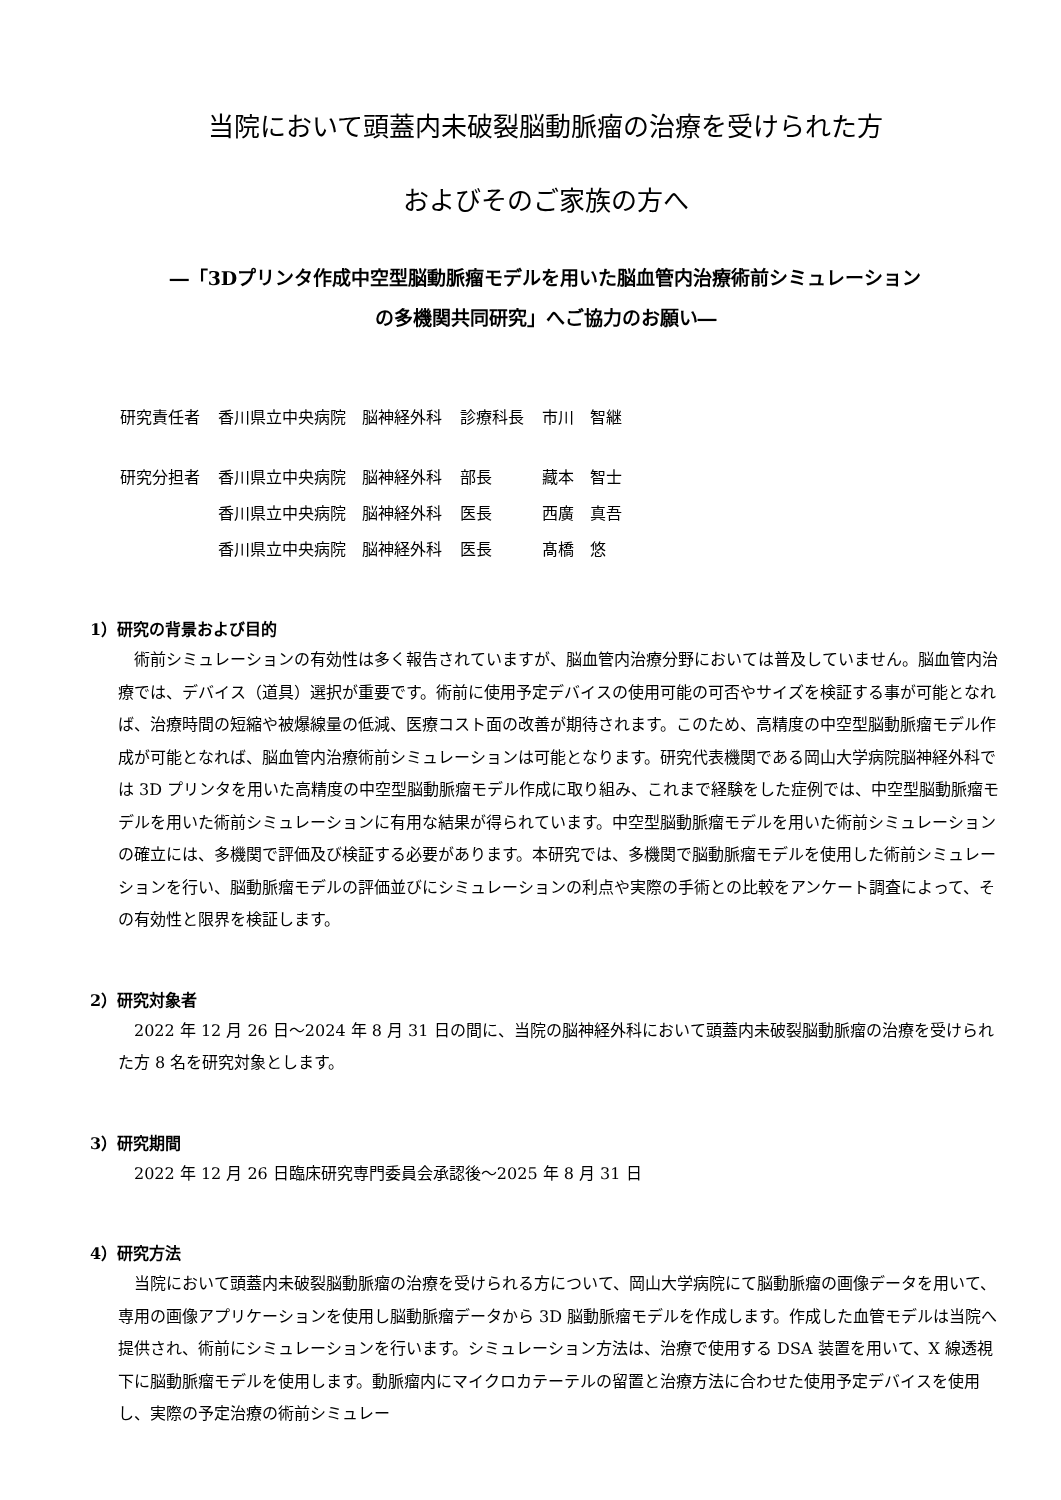当院において頭蓋内未破裂脳動脈瘤の治療を受けられた方
およびそのご家族の方へ
―「3Dプリンタ作成中空型脳動脈瘤モデルを用いた脳血管内治療術前シミュレーション
の多機関共同研究」へご協力のお願い―
| 研究責任者 | 香川県立中央病院 脳神経外科 | 診療科長 | 市川 智継 |
| 研究分担者 | 香川県立中央病院 脳神経外科 | 部長 | 藏本 智士 |
| | 香川県立中央病院 脳神経外科 | 医長 | 西廣 真吾 |
| | 香川県立中央病院 脳神経外科 | 医長 | 髙橋 悠 |
1）研究の背景および目的
術前シミュレーションの有効性は多く報告されていますが、脳血管内治療分野においては普及していません。脳血管内治療では、デバイス（道具）選択が重要です。術前に使用予定デバイスの使用可能の可否やサイズを検証する事が可能となれば、治療時間の短縮や被爆線量の低減、医療コスト面の改善が期待されます。このため、高精度の中空型脳動脈瘤モデル作成が可能となれば、脳血管内治療術前シミュレーションは可能となります。研究代表機関である岡山大学病院脳神経外科では 3D プリンタを用いた高精度の中空型脳動脈瘤モデル作成に取り組み、これまで経験をした症例では、中空型脳動脈瘤モデルを用いた術前シミュレーションに有用な結果が得られています。中空型脳動脈瘤モデルを用いた術前シミュレーションの確立には、多機関で評価及び検証する必要があります。本研究では、多機関で脳動脈瘤モデルを使用した術前シミュレーションを行い、脳動脈瘤モデルの評価並びにシミュレーションの利点や実際の手術との比較をアンケート調査によって、その有効性と限界を検証します。
2）研究対象者
2022 年 12 月 26 日～2024 年 8 月 31 日の間に、当院の脳神経外科において頭蓋内未破裂脳動脈瘤の治療を受けられた方 8 名を研究対象とします。
3）研究期間
2022 年 12 月 26 日臨床研究専門委員会承認後～2025 年 8 月 31 日
4）研究方法
当院において頭蓋内未破裂脳動脈瘤の治療を受けられる方について、岡山大学病院にて脳動脈瘤の画像データを用いて、専用の画像アプリケーションを使用し脳動脈瘤データから 3D 脳動脈瘤モデルを作成します。作成した血管モデルは当院へ提供され、術前にシミュレーションを行います。シミュレーション方法は、治療で使用する DSA 装置を用いて、X 線透視下に脳動脈瘤モデルを使用します。動脈瘤内にマイクロカテーテルの留置と治療方法に合わせた使用予定デバイスを使用し、実際の予定治療の術前シミュレー